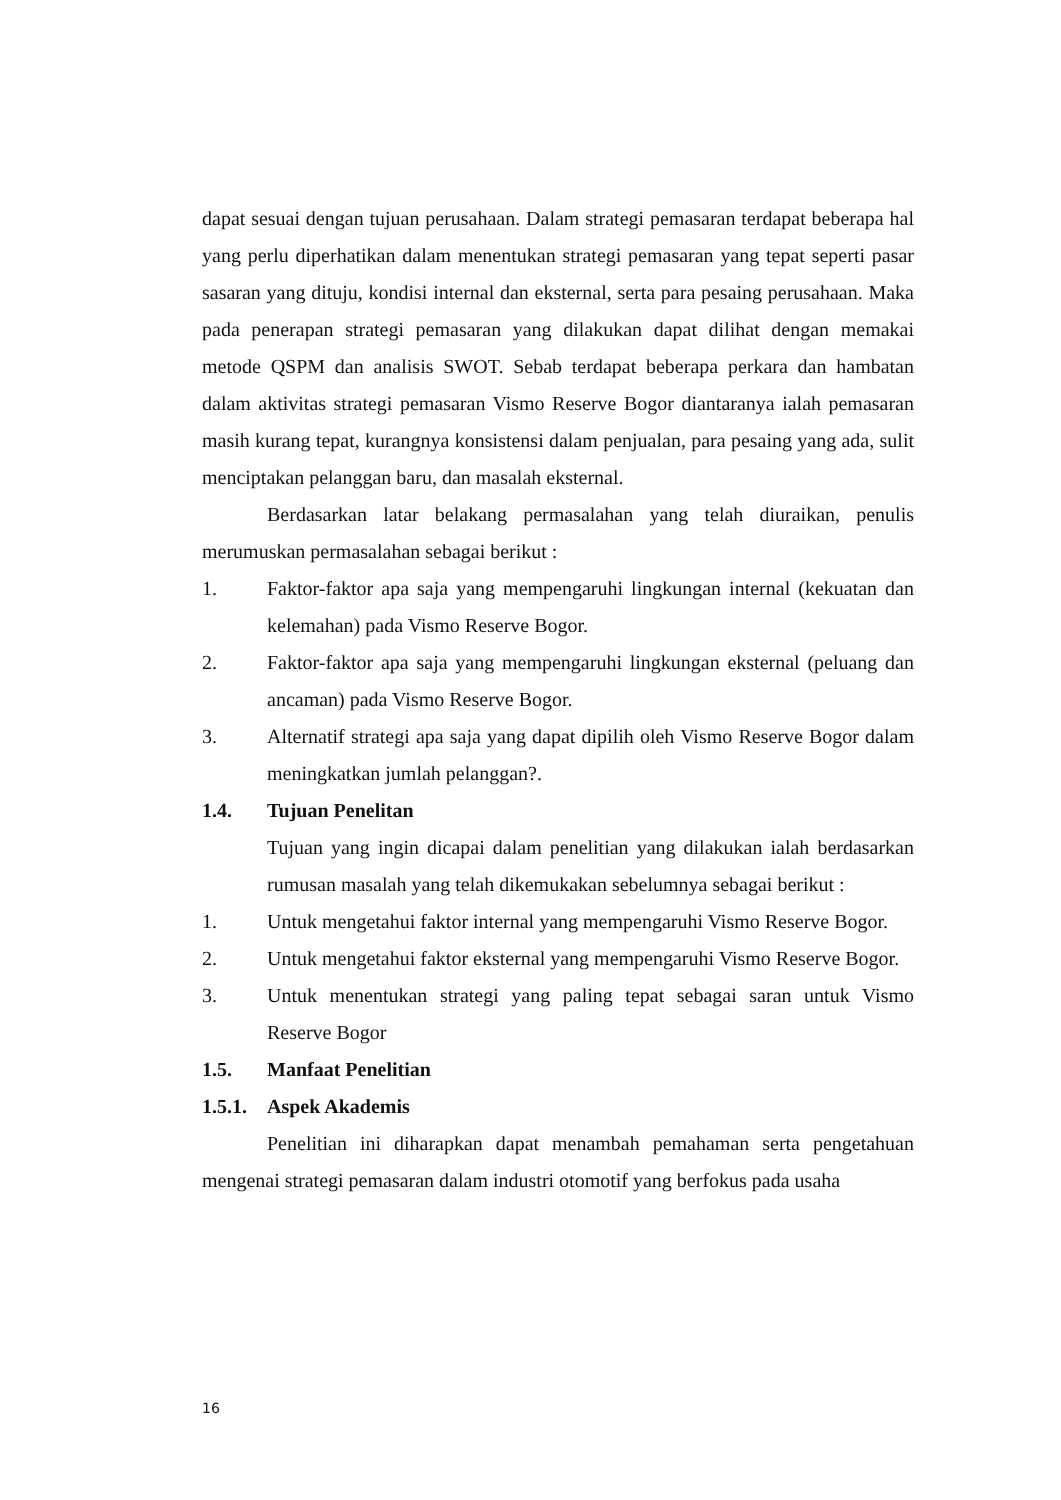dapat sesuai dengan tujuan perusahaan. Dalam strategi pemasaran terdapat beberapa hal yang perlu diperhatikan dalam menentukan strategi pemasaran yang tepat seperti pasar sasaran yang dituju, kondisi internal dan eksternal, serta para pesaing perusahaan. Maka pada penerapan strategi pemasaran yang dilakukan dapat dilihat dengan memakai metode QSPM dan analisis SWOT. Sebab terdapat beberapa perkara dan hambatan dalam aktivitas strategi pemasaran Vismo Reserve Bogor diantaranya ialah pemasaran masih kurang tepat, kurangnya konsistensi dalam penjualan, para pesaing yang ada, sulit menciptakan pelanggan baru, dan masalah eksternal.
Berdasarkan latar belakang permasalahan yang telah diuraikan, penulis merumuskan permasalahan sebagai berikut :
1. Faktor-faktor apa saja yang mempengaruhi lingkungan internal (kekuatan dan kelemahan) pada Vismo Reserve Bogor.
2. Faktor-faktor apa saja yang mempengaruhi lingkungan eksternal (peluang dan ancaman) pada Vismo Reserve Bogor.
3. Alternatif strategi apa saja yang dapat dipilih oleh Vismo Reserve Bogor dalam meningkatkan jumlah pelanggan?.
1.4. Tujuan Penelitan
Tujuan yang ingin dicapai dalam penelitian yang dilakukan ialah berdasarkan rumusan masalah yang telah dikemukakan sebelumnya sebagai berikut :
1. Untuk mengetahui faktor internal yang mempengaruhi Vismo Reserve Bogor.
2. Untuk mengetahui faktor eksternal yang mempengaruhi Vismo Reserve Bogor.
3. Untuk menentukan strategi yang paling tepat sebagai saran untuk Vismo Reserve Bogor
1.5. Manfaat Penelitian
1.5.1.
Aspek Akademis
Penelitian ini diharapkan dapat menambah pemahaman serta pengetahuan mengenai strategi pemasaran dalam industri otomotif yang berfokus pada usaha
16